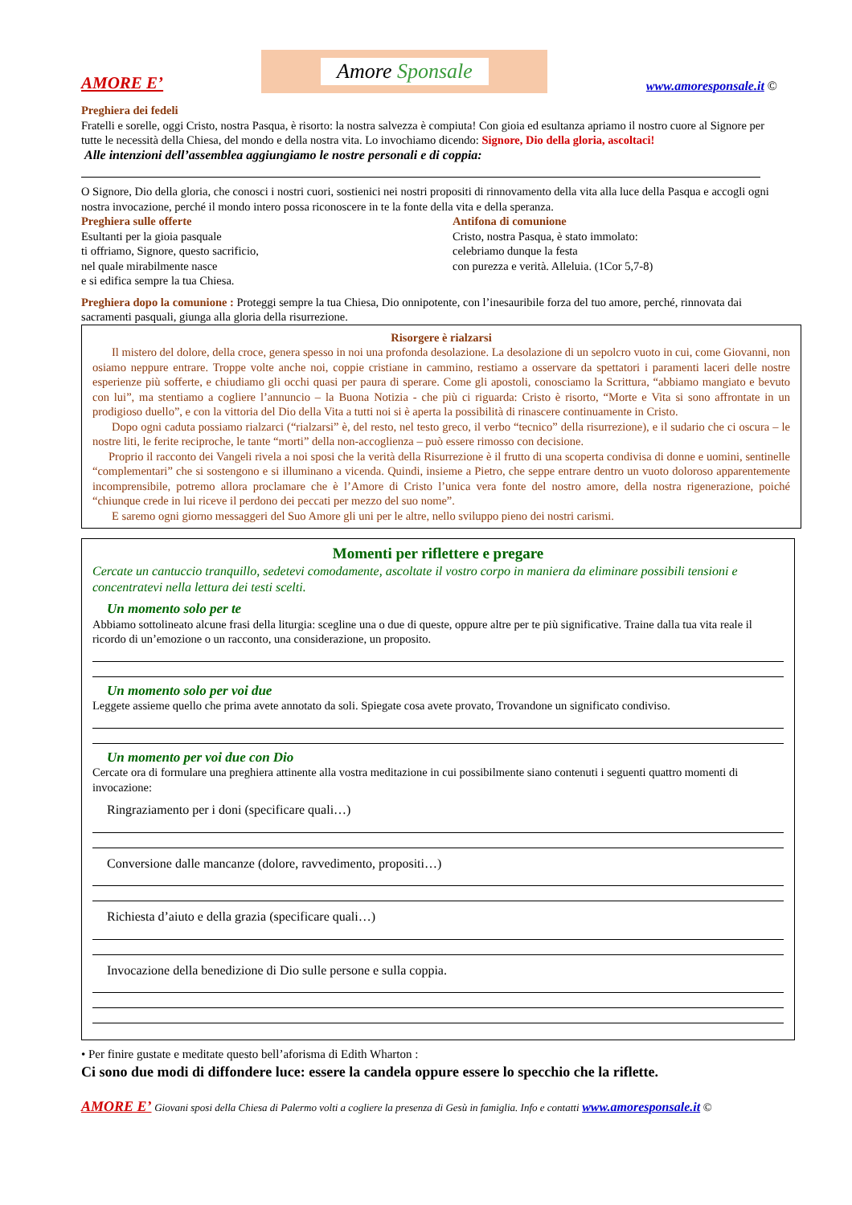AMORE E’
Amore Sponsale
www.amoresponsale.it ©
Preghiera dei fedeli
Fratelli e sorelle, oggi Cristo, nostra Pasqua, è risorto: la nostra salvezza è compiuta! Con gioia ed esultanza apriamo il nostro cuore al Signore per tutte le necessità della Chiesa, del mondo e della nostra vita. Lo invochiamo dicendo: Signore, Dio della gloria, ascoltaci!
Alle intenzioni dell’assemblea aggiungiamo le nostre personali e di coppia:
O Signore, Dio della gloria, che conosci i nostri cuori, sostienici nei nostri propositi di rinnovamento della vita alla luce della Pasqua e accogli ogni nostra invocazione, perché il mondo intero possa riconoscere in te la fonte della vita e della speranza.
Preghiera sulle offerte
Esultanti per la gioia pasquale
ti offriamo, Signore, questo sacrificio,
nel quale mirabilmente nasce
e si edifica sempre la tua Chiesa.
Antifona di comunione
Cristo, nostra Pasqua, è stato immolato:
celebriamo dunque la festa
con purezza e verità. Alleluia. (1Cor 5,7-8)
Preghiera dopo la comunione : Proteggi sempre la tua Chiesa, Dio onnipotente, con l’inesauribile forza del tuo amore, perché, rinnovata dai sacramenti pasquali, giunga alla gloria della risurrezione.
Risorgere è rialzarsi
Il mistero del dolore, della croce, genera spesso in noi una profonda desolazione. La desolazione di un sepolcro vuoto in cui, come Giovanni, non osiamo neppure entrare. Troppe volte anche noi, coppie cristiane in cammino, restiamo a osservare da spettatori i paramenti laceri delle nostre esperienze più sofferte, e chiudiamo gli occhi quasi per paura di sperare. Come gli apostoli, conosciamo la Scrittura, “abbiamo mangiato e bevuto con lui”, ma stentiamo a cogliere l’annuncio – la Buona Notizia - che più ci riguarda: Cristo è risorto, “Morte e Vita si sono affrontate in un prodigioso duello”, e con la vittoria del Dio della Vita a tutti noi si è aperta la possibilità di rinascere continuamente in Cristo.
Dopo ogni caduta possiamo rialzarci (“rialzarsi” è, del resto, nel testo greco, il verbo “tecnico” della risurrezione), e il sudario che ci oscura – le nostre liti, le ferite reciproche, le tante “morti” della non-accoglienza – può essere rimosso con decisione.
Proprio il racconto dei Vangeli rivela a noi sposi che la verità della Risurrezione è il frutto di una scoperta condivisa di donne e uomini, sentinelle “complementari” che si sostengono e si illuminano a vicenda. Quindi, insieme a Pietro, che seppe entrare dentro un vuoto doloroso apparentemente incomprensibile, potremo allora proclamare che è l’Amore di Cristo l’unica vera fonte del nostro amore, della nostra rigenerazione, poiché “chiunque crede in lui riceve il perdono dei peccati per mezzo del suo nome”.
E saremo ogni giorno messaggeri del Suo Amore gli uni per le altre, nello sviluppo pieno dei nostri carismi.
Momenti per riflettere e pregare
Cercate un cantuccio tranquillo, sedetevi comodamente, ascoltate il vostro corpo in maniera da eliminare possibili tensioni e concentratevi nella lettura dei testi scelti.
Un momento solo per te
Abbiamo sottolineato alcune frasi della liturgia: scegline una o due di queste, oppure altre per te più significative. Traine dalla tua vita reale il ricordo di un’emozione o un racconto, una considerazione, un proposito.
Un momento solo per voi due
Leggete assieme quello che prima avete annotato da soli. Spiegate cosa avete provato, Trovandone un significato condiviso.
Un momento per voi due con Dio
Cercate ora di formulare una preghiera attinente alla vostra meditazione in cui possibilmente siano contenuti i seguenti quattro momenti di invocazione:
Ringraziamento per i doni (specificare quali…)
Conversione dalle mancanze (dolore, ravvedimento, propositi…)
Richiesta d’aiuto e della grazia (specificare quali…)
Invocazione della benedizione di Dio sulle persone e sulla coppia.
• Per finire gustate e meditate questo bell’aforisma di Edith Wharton :
Ci sono due modi di diffondere luce: essere la candela oppure essere lo specchio che la riflette.
AMORE E’ Giovani sposi della Chiesa di Palermo volti a cogliere la presenza di Gesù in famiglia. Info e contatti www.amoresponsale.it ©